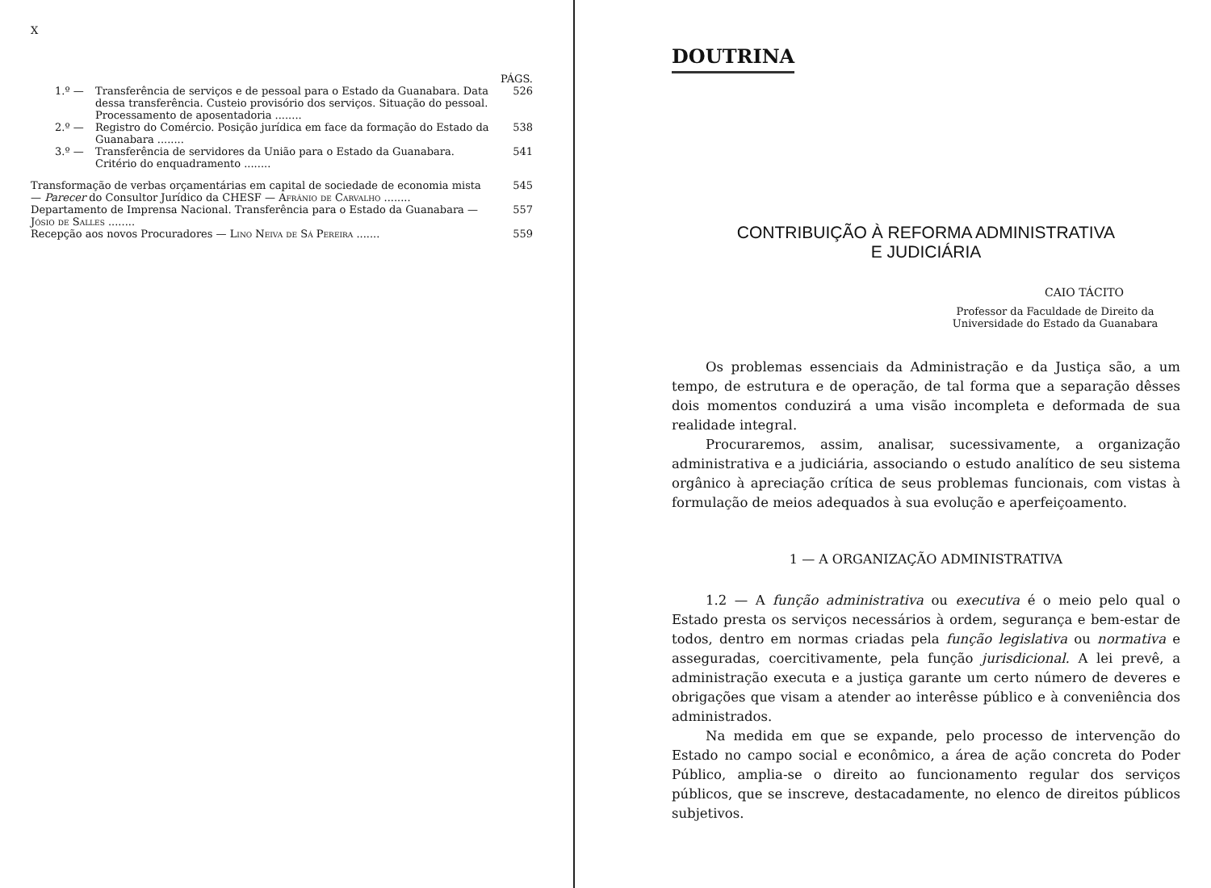X
PÁGS.
1.º — Transferência de serviços e de pessoal para o Estado da Guanabara. Data dessa transferência. Custeio provisório dos serviços. Situação do pessoal. Processamento de aposentadoria ........ 526
2.º — Registro do Comércio. Posição jurídica em face da formação do Estado da Guanabara ........ 538
3.º — Transferência de servidores da União para o Estado da Guanabara. Critério do enquadramento ........ 541
Transformação de verbas orçamentárias em capital de sociedade de economia mista — Parecer do Consultor Jurídico da CHESF — Afrânio de Carvalho ........ 545
Departamento de Imprensa Nacional. Transferência para o Estado da Guanabara — Jósio de Salles ........ 557
Recepção aos novos Procuradores — Lino Neiva de Sá Pereira ....... 559
DOUTRINA
CONTRIBUIÇÃO À REFORMA ADMINISTRATIVA
E JUDICIÁRIA
CAIO TÁCITO
Professor da Faculdade de Direito da Universidade do Estado da Guanabara
Os problemas essenciais da Administração e da Justiça são, a um tempo, de estrutura e de operação, de tal forma que a separação dêsses dois momentos conduzirá a uma visão incompleta e deformada de sua realidade integral.
Procuraremos, assim, analisar, sucessivamente, a organização administrativa e a judiciária, associando o estudo analítico de seu sistema orgânico à apreciação crítica de seus problemas funcionais, com vistas à formulação de meios adequados à sua evolução e aperfeiçoamento.
1 — A ORGANIZAÇÃO ADMINISTRATIVA
1.2 — A função administrativa ou executiva é o meio pelo qual o Estado presta os serviços necessários à ordem, segurança e bem-estar de todos, dentro em normas criadas pela função legislativa ou normativa e asseguradas, coercitivamente, pela função jurisdicional. A lei prevê, a administração executa e a justiça garante um certo número de deveres e obrigações que visam a atender ao interêsse público e à conveniência dos administrados.
Na medida em que se expande, pelo processo de intervenção do Estado no campo social e econômico, a área de ação concreta do Poder Público, amplia-se o direito ao funcionamento regular dos serviços públicos, que se inscreve, destacadamente, no elenco de direitos públicos subjetivos.